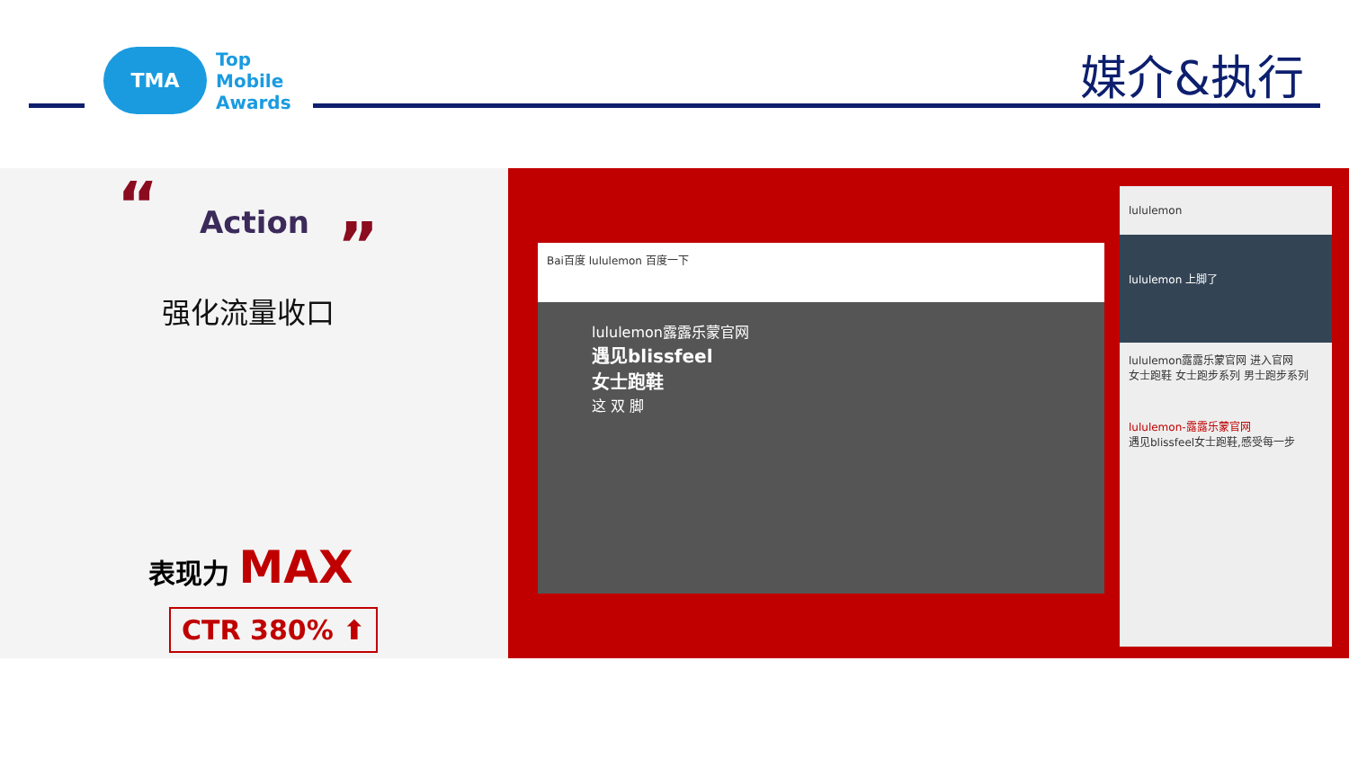TMA
Top
Mobile
Awards
媒介&执行
“ Action ”
强化流量收口
表现力 MAX
CTR 380% ⬆
Bai百度 lululemon 百度一下
lululemon露露乐蒙官网
遇见blissfeel
女士跑鞋
这 双 脚
lululemon
lululemon 上脚了
lululemon露露乐蒙官网 进入官网
女士跑鞋 女士跑步系列 男士跑步系列
lululemon-露露乐蒙官网
遇见blissfeel女士跑鞋,感受每一步